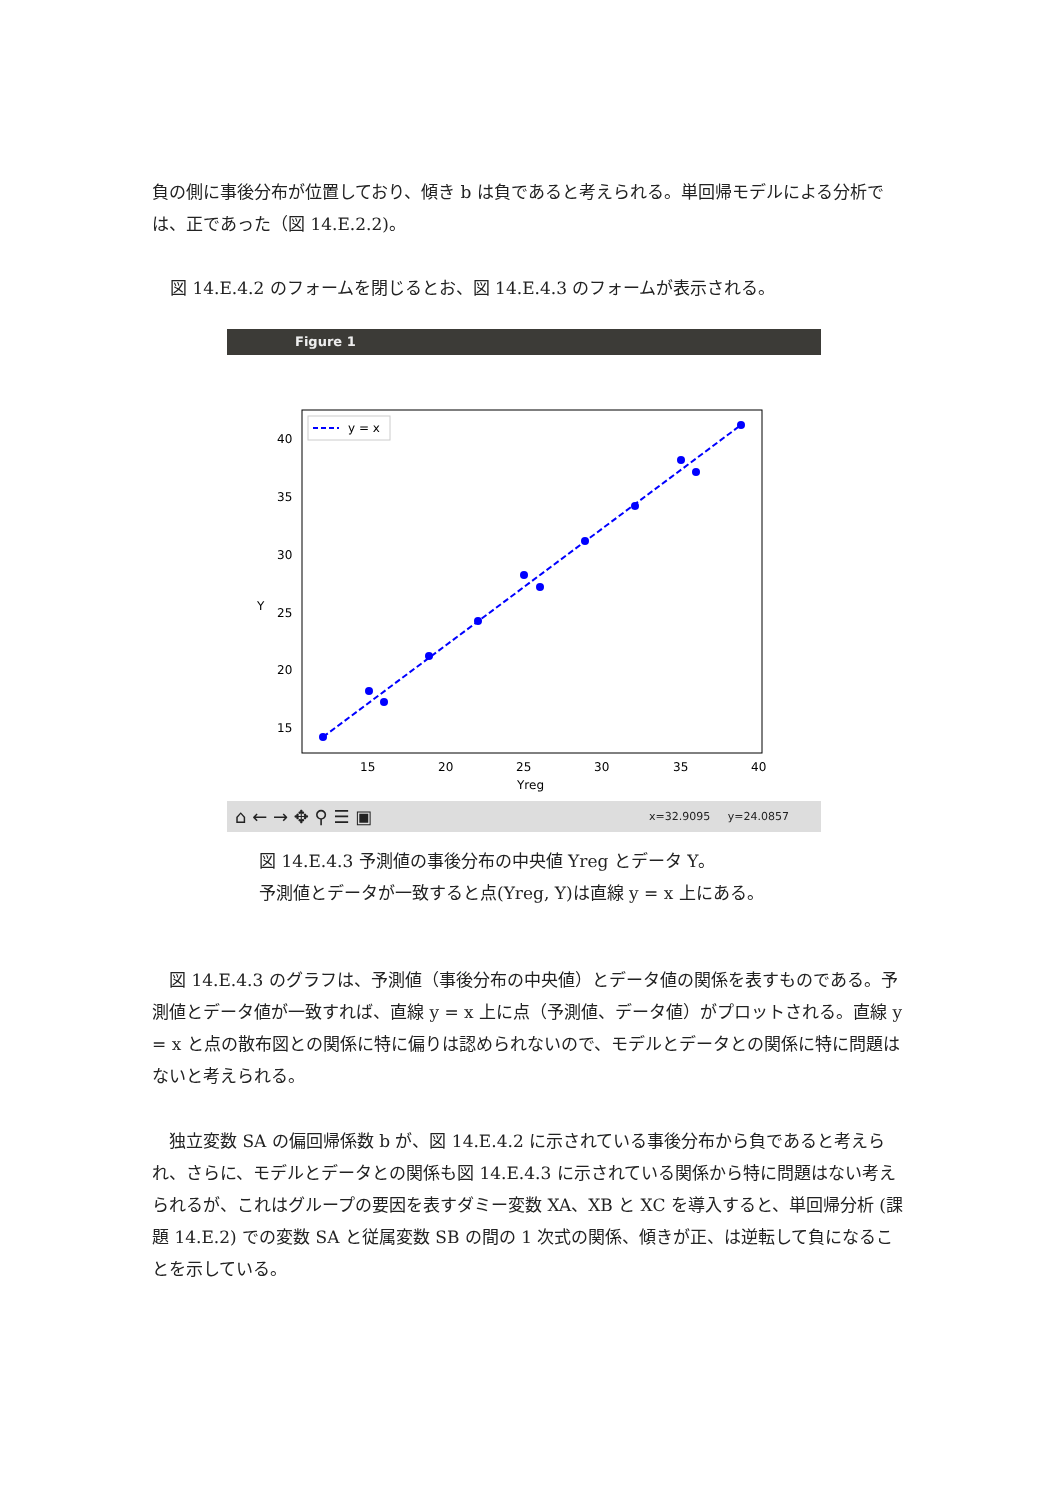負の側に事後分布が位置しており、傾き b は負であると考えられる。単回帰モデルによる分析では、正であった（図 14.E.2.2)。
図 14.E.4.2 のフォームを閉じるとお、図 14.E.4.3 のフォームが表示される。
Figure 1
40
35
30
25
20
15
Y
15
20
25
30
35
40
Yreg
y = x
⌂ ← → ✥ ⚲ ☰ ▣ x=32.9095 y=24.0857
図 14.E.4.3 予測値の事後分布の中央値 Yreg とデータ Y。
予測値とデータが一致すると点(Yreg, Y)は直線 y = x 上にある。
　図 14.E.4.3 のグラフは、予測値（事後分布の中央値）とデータ値の関係を表すものである。予測値とデータ値が一致すれば、直線 y = x 上に点（予測値、データ値）がプロットされる。直線 y = x と点の散布図との関係に特に偏りは認められないので、モデルとデータとの関係に特に問題はないと考えられる。
　独立変数 SA の偏回帰係数 b が、図 14.E.4.2 に示されている事後分布から負であると考えられ、さらに、モデルとデータとの関係も図 14.E.4.3 に示されている関係から特に問題はない考えられるが、これはグループの要因を表すダミー変数 XA、XB と XC を導入すると、単回帰分析 (課題 14.E.2) での変数 SA と従属変数 SB の間の 1 次式の関係、傾きが正、は逆転して負になることを示している。